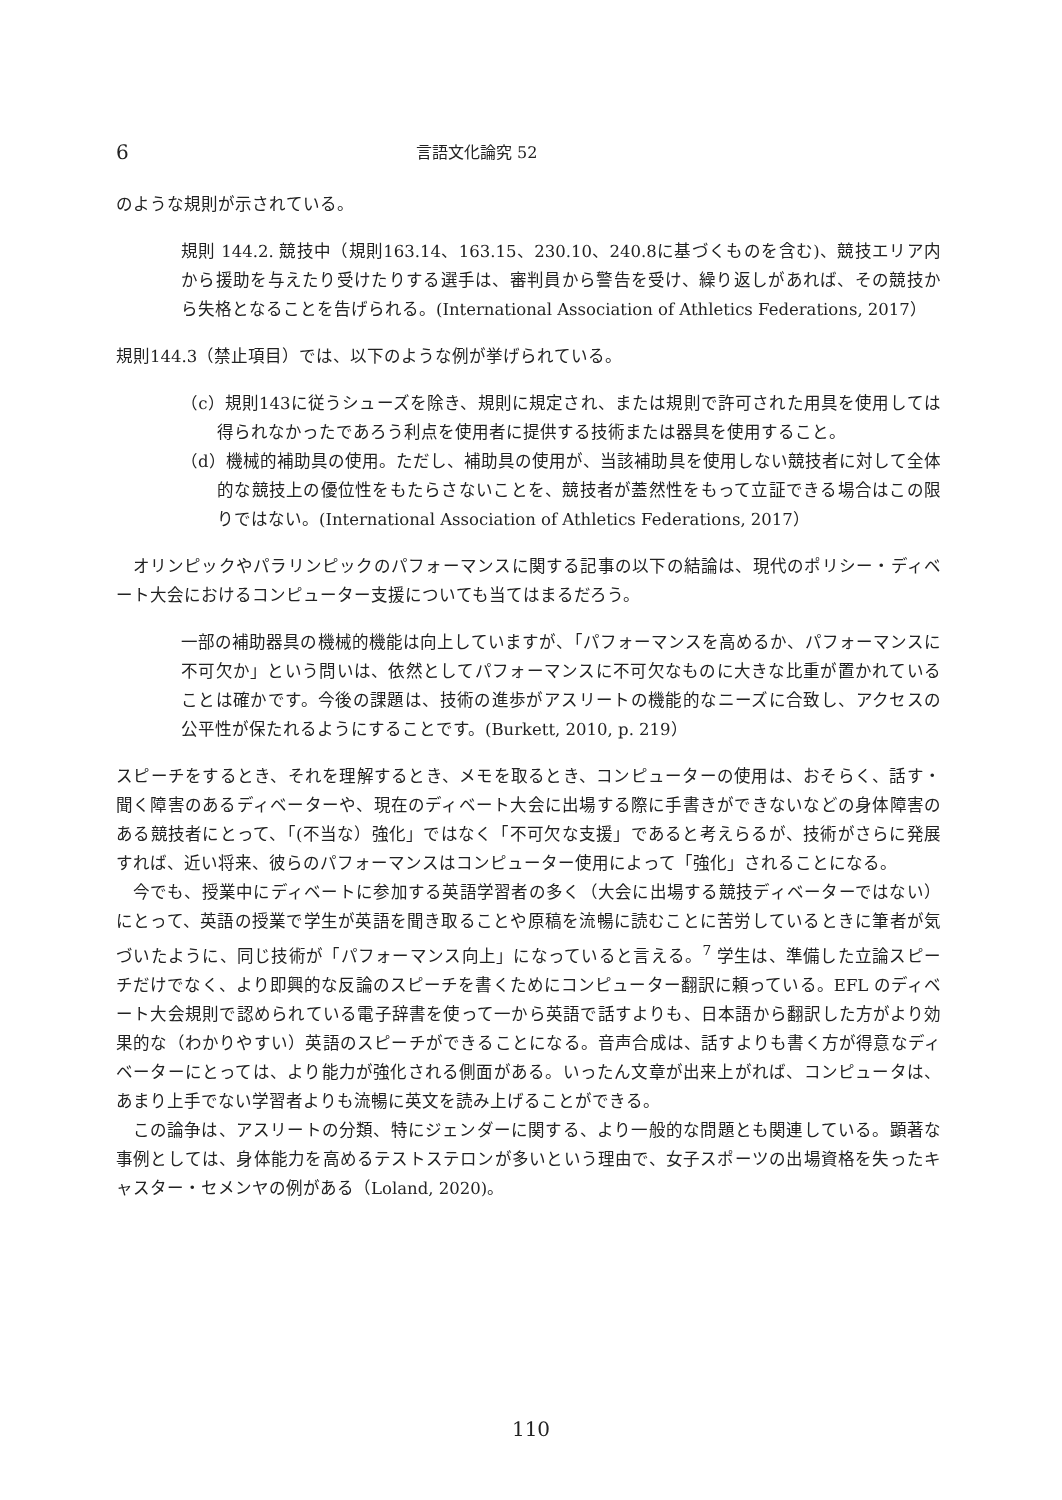6 言語文化論究 52
のような規則が示されている。
規則 144.2. 競技中（規則163.14、163.15、230.10、240.8に基づくものを含む)、競技エリア内から援助を与えたり受けたりする選手は、審判員から警告を受け、繰り返しがあれば、その競技から失格となることを告げられる。(International Association of Athletics Federations, 2017）
規則144.3（禁止項目）では、以下のような例が挙げられている。
（c）規則143に従うシューズを除き、規則に規定され、または規則で許可された用具を使用しては得られなかったであろう利点を使用者に提供する技術または器具を使用すること。
（d）機械的補助具の使用。ただし、補助具の使用が、当該補助具を使用しない競技者に対して全体的な競技上の優位性をもたらさないことを、競技者が蓋然性をもって立証できる場合はこの限りではない。(International Association of Athletics Federations, 2017）
オリンピックやパラリンピックのパフォーマンスに関する記事の以下の結論は、現代のポリシー・ディベート大会におけるコンピューター支援についても当てはまるだろう。
一部の補助器具の機械的機能は向上していますが、「パフォーマンスを高めるか、パフォーマンスに不可欠か」という問いは、依然としてパフォーマンスに不可欠なものに大きな比重が置かれていることは確かです。今後の課題は、技術の進歩がアスリートの機能的なニーズに合致し、アクセスの公平性が保たれるようにすることです。(Burkett, 2010, p. 219）
スピーチをするとき、それを理解するとき、メモを取るとき、コンピューターの使用は、おそらく、話す・聞く障害のあるディベーターや、現在のディベート大会に出場する際に手書きができないなどの身体障害のある競技者にとって、「(不当な）強化」ではなく「不可欠な支援」であると考えらるが、技術がさらに発展すれば、近い将来、彼らのパフォーマンスはコンピューター使用によって「強化」されることになる。
今でも、授業中にディベートに参加する英語学習者の多く（大会に出場する競技ディベーターではない）にとって、英語の授業で学生が英語を聞き取ることや原稿を流暢に読むことに苦労しているときに筆者が気づいたように、同じ技術が「パフォーマンス向上」になっていると言える。<sup>7</sup> 学生は、準備した立論スピーチだけでなく、より即興的な反論のスピーチを書くためにコンピューター翻訳に頼っている。EFL のディベート大会規則で認められている電子辞書を使って一から英語で話すよりも、日本語から翻訳した方がより効果的な（わかりやすい）英語のスピーチができることになる。音声合成は、話すよりも書く方が得意なディベーターにとっては、より能力が強化される側面がある。いったん文章が出来上がれば、コンピュータは、あまり上手でない学習者よりも流暢に英文を読み上げることができる。
この論争は、アスリートの分類、特にジェンダーに関する、より一般的な問題とも関連している。顕著な事例としては、身体能力を高めるテストステロンが多いという理由で、女子スポーツの出場資格を失ったキャスター・セメンヤの例がある（Loland, 2020)。
110